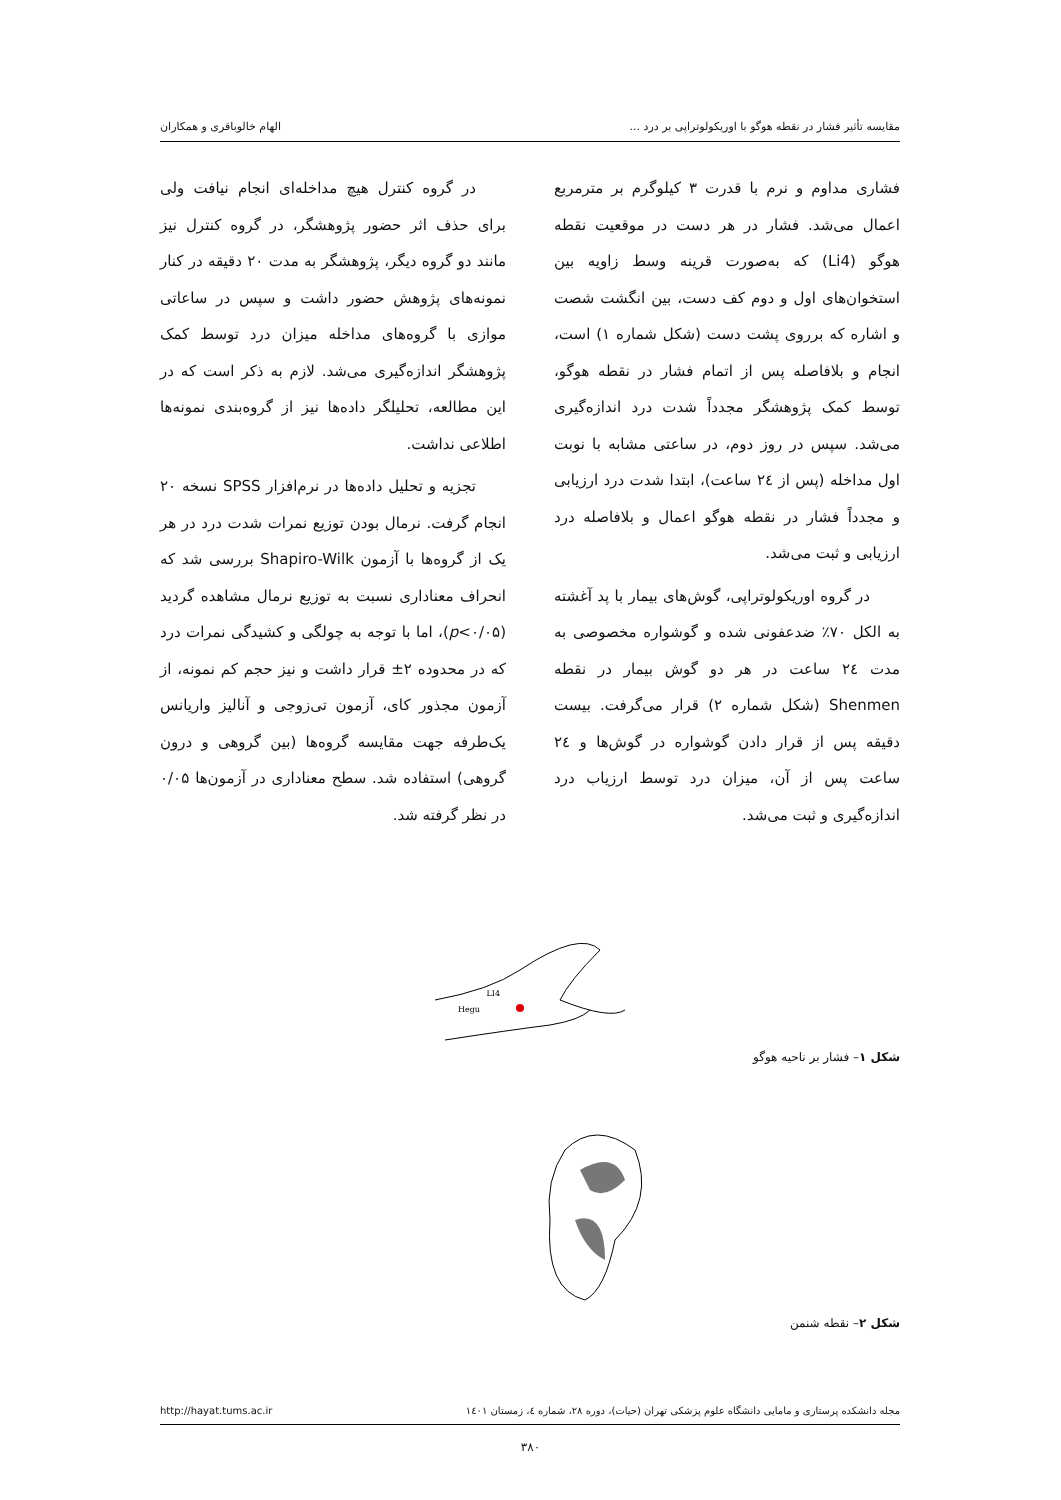مقایسه تأثیر فشار در نقطه هوگو با اوریکولوتراپی بر درد ... الهام خالوباقری و همکاران
فشاری مداوم و نرم با قدرت ۳ کیلوگرم بر مترمربع اعمال می‌شد. فشار در هر دست در موقعیت نقطه هوگو (Li4) که به‌صورت قرینه وسط زاویه بین استخوان‌های اول و دوم کف دست، بین انگشت شصت و اشاره که برروی پشت دست (شکل شماره ۱) است، انجام و بلافاصله پس از اتمام فشار در نقطه هوگو، توسط کمک پژوهشگر مجدداً شدت درد اندازه‌گیری می‌شد. سپس در روز دوم، در ساعتی مشابه با نوبت اول مداخله (پس از ۲٤ ساعت)، ابتدا شدت درد ارزیابی و مجدداً فشار در نقطه هوگو اعمال و بلافاصله درد ارزیابی و ثبت می‌شد.
در گروه اوریکولوتراپی، گوش‌های بیمار با پد آغشته به الکل ۷۰٪ ضدعفونی شده و گوشواره مخصوصی به مدت ۲٤ ساعت در هر دو گوش بیمار در نقطه Shenmen (شکل شماره ۲) قرار می‌گرفت. بیست دقیقه پس از قرار دادن گوشواره در گوش‌ها و ۲٤ ساعت پس از آن، میزان درد توسط ارزیاب درد اندازه‌گیری و ثبت می‌شد.
در گروه کنترل هیچ مداخله‌ای انجام نیافت ولی برای حذف اثر حضور پژوهشگر، در گروه کنترل نیز مانند دو گروه دیگر، پژوهشگر به مدت ۲۰ دقیقه در کنار نمونه‌های پژوهش حضور داشت و سپس در ساعاتی موازی با گروه‌های مداخله میزان درد توسط کمک پژوهشگر اندازه‌گیری می‌شد. لازم به ذکر است که در این مطالعه، تحلیلگر داده‌ها نیز از گروه‌بندی نمونه‌ها اطلاعی نداشت.
تجزیه و تحلیل داده‌ها در نرم‌افزار SPSS نسخه ۲۰ انجام گرفت. نرمال بودن توزیع نمرات شدت درد در هر یک از گروه‌ها با آزمون Shapiro-Wilk بررسی شد که انحراف معناداری نسبت به توزیع نرمال مشاهده گردید (p<۰/۰۵)، اما با توجه به چولگی و کشیدگی نمرات درد که در محدوده ۲± قرار داشت و نیز حجم کم نمونه، از آزمون مجذور کای، آزمون تی‌زوجی و آنالیز واریانس یک‌طرفه جهت مقایسه گروه‌ها (بین گروهی و درون گروهی) استفاده شد. سطح معناداری در آزمون‌ها ۰/۰۵ در نظر گرفته شد.
LI4
Hegu
شکل ۱– فشار بر ناحیه هوگو
شکل ۲– نقطه شنمن
مجله دانشکده پرستاری و مامایی دانشگاه علوم پزشکی تهران (حیات)، دوره ۲۸، شماره ٤، زمستان ۱٤۰۱ http://hayat.tums.ac.ir
۳۸۰